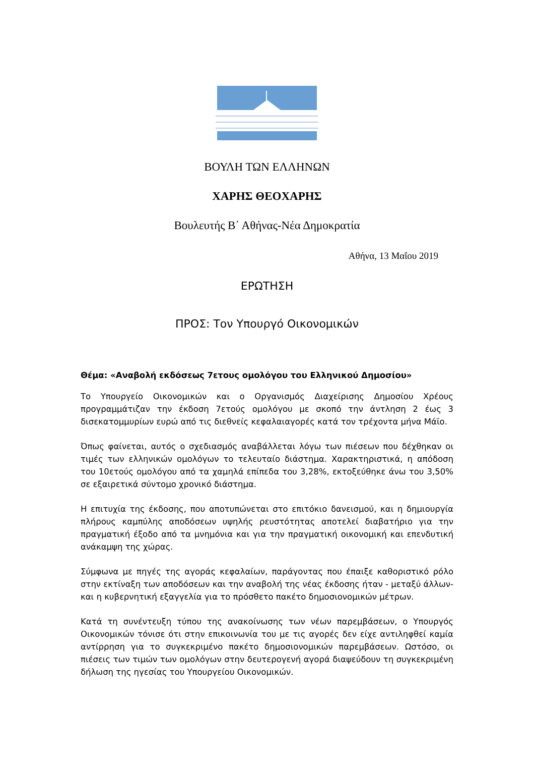ΒΟΥΛΗ ΤΩΝ ΕΛΛΗΝΩΝ
ΧΑΡΗΣ ΘΕΟΧΑΡΗΣ
Βουλευτής Β΄ Αθήνας-Νέα Δημοκρατία
Αθήνα, 13 Μαΐου 2019
ΕΡΩΤΗΣΗ
ΠΡΟΣ: Τον Υπουργό Οικονομικών
Θέμα: «Αναβολή εκδόσεως 7ετους ομολόγου του Ελληνικού Δημοσίου»
Το Υπουργείο Οικονομικών και ο Οργανισμός Διαχείρισης Δημοσίου Χρέους προγραμμάτιζαν την έκδοση 7ετούς ομολόγου με σκοπό την άντληση 2 έως 3 δισεκατομμυρίων ευρώ από τις διεθνείς κεφαλαιαγορές κατά τον τρέχοντα μήνα Μάϊο.
Όπως φαίνεται, αυτός ο σχεδιασμός αναβάλλεται λόγω των πιέσεων που δέχθηκαν οι τιμές των ελληνικών ομολόγων το τελευταίο διάστημα. Χαρακτηριστικά, η απόδοση του 10ετούς ομολόγου από τα χαμηλά επίπεδα του 3,28%, εκτοξεύθηκε άνω του 3,50% σε εξαιρετικά σύντομο χρονικό διάστημα.
Η επιτυχία της έκδοσης, που αποτυπώνεται στο επιτόκιο δανεισμού, και η δημιουργία πλήρους καμπύλης αποδόσεων υψηλής ρευστότητας αποτελεί διαβατήριο για την πραγματική έξοδο από τα μνημόνια και για την πραγματική οικονομική και επενδυτική ανάκαμψη της χώρας.
Σύμφωνα με πηγές της αγοράς κεφαλαίων, παράγοντας που έπαιξε καθοριστικό ρόλο στην εκτίναξη των αποδόσεων και την αναβολή της νέας έκδοσης ήταν - μεταξύ άλλων- και η κυβερνητική εξαγγελία για το πρόσθετο πακέτο δημοσιονομικών μέτρων.
Κατά τη συνέντευξη τύπου της ανακοίνωσης των νέων παρεμβάσεων, ο Υπουργός Οικονομικών τόνισε ότι στην επικοινωνία του με τις αγορές δεν είχε αντιληφθεί καμία αντίρρηση για το συγκεκριμένο πακέτο δημοσιονομικών παρεμβάσεων. Ωστόσο, οι πιέσεις των τιμών των ομολόγων στην δευτερογενή αγορά διαψεύδουν τη συγκεκριμένη δήλωση της ηγεσίας του Υπουργείου Οικονομικών.